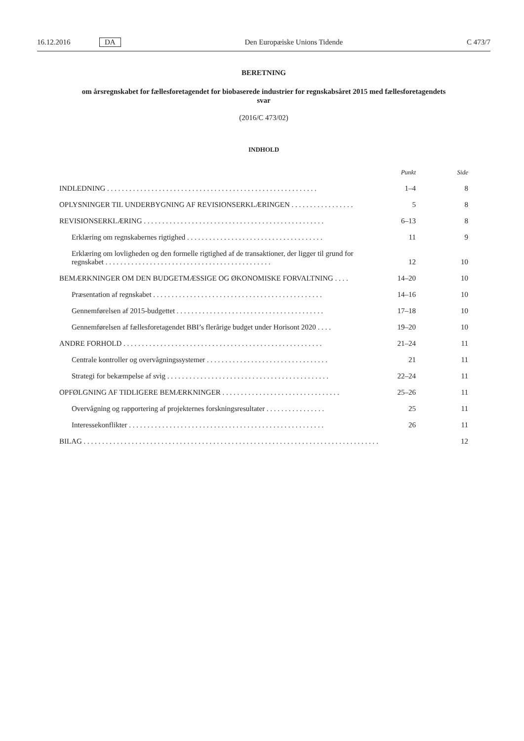16.12.2016 DA Den Europæiske Unions Tidende C 473/7
BERETNING
om årsregnskabet for fællesforetagendet for biobaserede industrier for regnskabsåret 2015 med fællesforetagendets svar
(2016/C 473/02)
INDHOLD
| | Punkt | Side |
| --- | --- | --- |
| INDLEDNING . . . . . . . . . . . . . . . . . . . . . . . . . . . . . . . . . . . . . . . . . . . . . . . . . . . . . . . . . | 1–4 | 8 |
| OPLYSNINGER TIL UNDERBYGNING AF REVISIONSERKLÆRINGEN . . . . . . . . . . . . . . . . . | 5 | 8 |
| REVISIONSERKLÆRING . . . . . . . . . . . . . . . . . . . . . . . . . . . . . . . . . . . . . . . . . . . . . . . . . | 6–13 | 8 |
| Erklæring om regnskabernes rigtighed . . . . . . . . . . . . . . . . . . . . . . . . . . . . . . . . . . . . . | 11 | 9 |
| Erklæring om lovligheden og den formelle rigtighed af de transaktioner, der ligger til grund for regnskabet . . . . . . . . . . . . . . . . . . . . . . . . . . . . . . . . . . . . . . . . . . . . . | 12 | 10 |
| BEMÆRKNINGER OM DEN BUDGETMÆSSIGE OG ØKONOMISKE FORVALTNING . . . . | 14–20 | 10 |
| Præsentation af regnskabet . . . . . . . . . . . . . . . . . . . . . . . . . . . . . . . . . . . . . . . . . . . . . . | 14–16 | 10 |
| Gennemførelsen af 2015-budgettet . . . . . . . . . . . . . . . . . . . . . . . . . . . . . . . . . . . . . . . . | 17–18 | 10 |
| Gennemførelsen af fællesforetagendet BBI’s flerårige budget under Horisont 2020 . . . . | 19–20 | 10 |
| ANDRE FORHOLD . . . . . . . . . . . . . . . . . . . . . . . . . . . . . . . . . . . . . . . . . . . . . . . . . . . . . . | 21–24 | 11 |
| Centrale kontroller og overvågningssystemer . . . . . . . . . . . . . . . . . . . . . . . . . . . . . . . . . | 21 | 11 |
| Strategi for bekæmpelse af svig . . . . . . . . . . . . . . . . . . . . . . . . . . . . . . . . . . . . . . . . . . . . | 22–24 | 11 |
| OPFØLGNING AF TIDLIGERE BEMÆRKNINGER . . . . . . . . . . . . . . . . . . . . . . . . . . . . . . . . | 25–26 | 11 |
| Overvågning og rapportering af projekternes forskningsresultater . . . . . . . . . . . . . . . . | 25 | 11 |
| Interessekonflikter . . . . . . . . . . . . . . . . . . . . . . . . . . . . . . . . . . . . . . . . . . . . . . . . . . . . . | 26 | 11 |
| BILAG . . . . . . . . . . . . . . . . . . . . . . . . . . . . . . . . . . . . . . . . . . . . . . . . . . . . . . . . . . . . . . . . . . . . . . . . . . . . . . . . | | 12 |